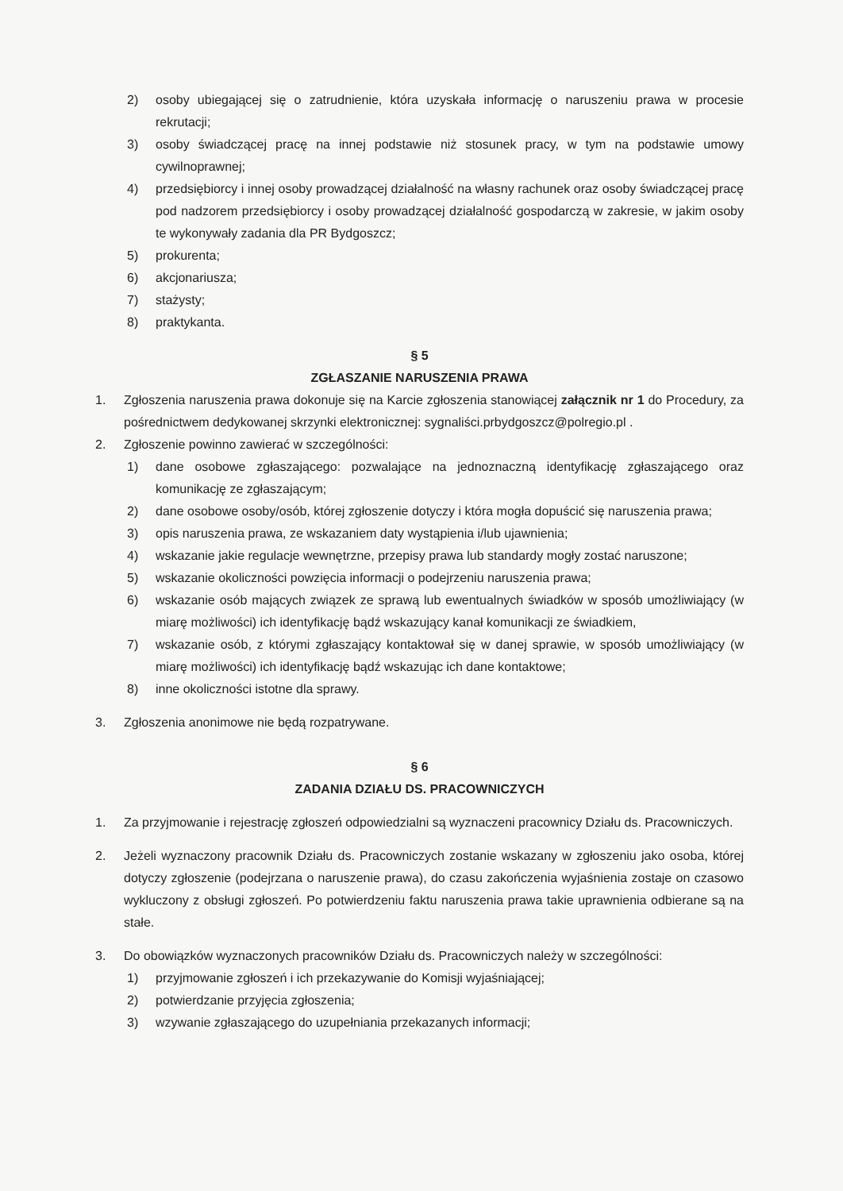2) osoby ubiegającej się o zatrudnienie, która uzyskała informację o naruszeniu prawa w procesie rekrutacji;
3) osoby świadczącej pracę na innej podstawie niż stosunek pracy, w tym na podstawie umowy cywilnoprawnej;
4) przedsiębiorcy i innej osoby prowadzącej działalność na własny rachunek oraz osoby świadczącej pracę pod nadzorem przedsiębiorcy i osoby prowadzącej działalność gospodarczą w zakresie, w jakim osoby te wykonywały zadania dla PR Bydgoszcz;
5) prokurenta;
6) akcjonariusza;
7) stażysty;
8) praktykanta.
§ 5
ZGŁASZANIE NARUSZENIA PRAWA
1. Zgłoszenia naruszenia prawa dokonuje się na Karcie zgłoszenia stanowiącej załącznik nr 1 do Procedury, za pośrednictwem dedykowanej skrzynki elektronicznej: sygnaliści.prbydgoszcz@polregio.pl .
2. Zgłoszenie powinno zawierać w szczególności:
1) dane osobowe zgłaszającego: pozwalające na jednoznaczną identyfikację zgłaszającego oraz komunikację ze zgłaszającym;
2) dane osobowe osoby/osób, której zgłoszenie dotyczy i która mogła dopuścić się naruszenia prawa;
3) opis naruszenia prawa, ze wskazaniem daty wystąpienia i/lub ujawnienia;
4) wskazanie jakie regulacje wewnętrzne, przepisy prawa lub standardy mogły zostać naruszone;
5) wskazanie okoliczności powzięcia informacji o podejrzeniu naruszenia prawa;
6) wskazanie osób mających związek ze sprawą lub ewentualnych świadków w sposób umożliwiający (w miarę możliwości) ich identyfikację bądź wskazujący kanał komunikacji ze świadkiem,
7) wskazanie osób, z którymi zgłaszający kontaktował się w danej sprawie, w sposób umożliwiający (w miarę możliwości) ich identyfikację bądź wskazując ich dane kontaktowe;
8) inne okoliczności istotne dla sprawy.
3. Zgłoszenia anonimowe nie będą rozpatrywane.
§ 6
ZADANIA DZIAŁU DS. PRACOWNICZYCH
1. Za przyjmowanie i rejestrację zgłoszeń odpowiedzialni są wyznaczeni pracownicy Działu ds. Pracowniczych.
2. Jeżeli wyznaczony pracownik Działu ds. Pracowniczych zostanie wskazany w zgłoszeniu jako osoba, której dotyczy zgłoszenie (podejrzana o naruszenie prawa), do czasu zakończenia wyjaśnienia zostaje on czasowo wykluczony z obsługi zgłoszeń. Po potwierdzeniu faktu naruszenia prawa takie uprawnienia odbierane są na stałe.
3. Do obowiązków wyznaczonych pracowników Działu ds. Pracowniczych należy w szczególności:
1) przyjmowanie zgłoszeń i ich przekazywanie do Komisji wyjaśniającej;
2) potwierdzanie przyjęcia zgłoszenia;
3) wzywanie zgłaszającego do uzupełniania przekazanych informacji;